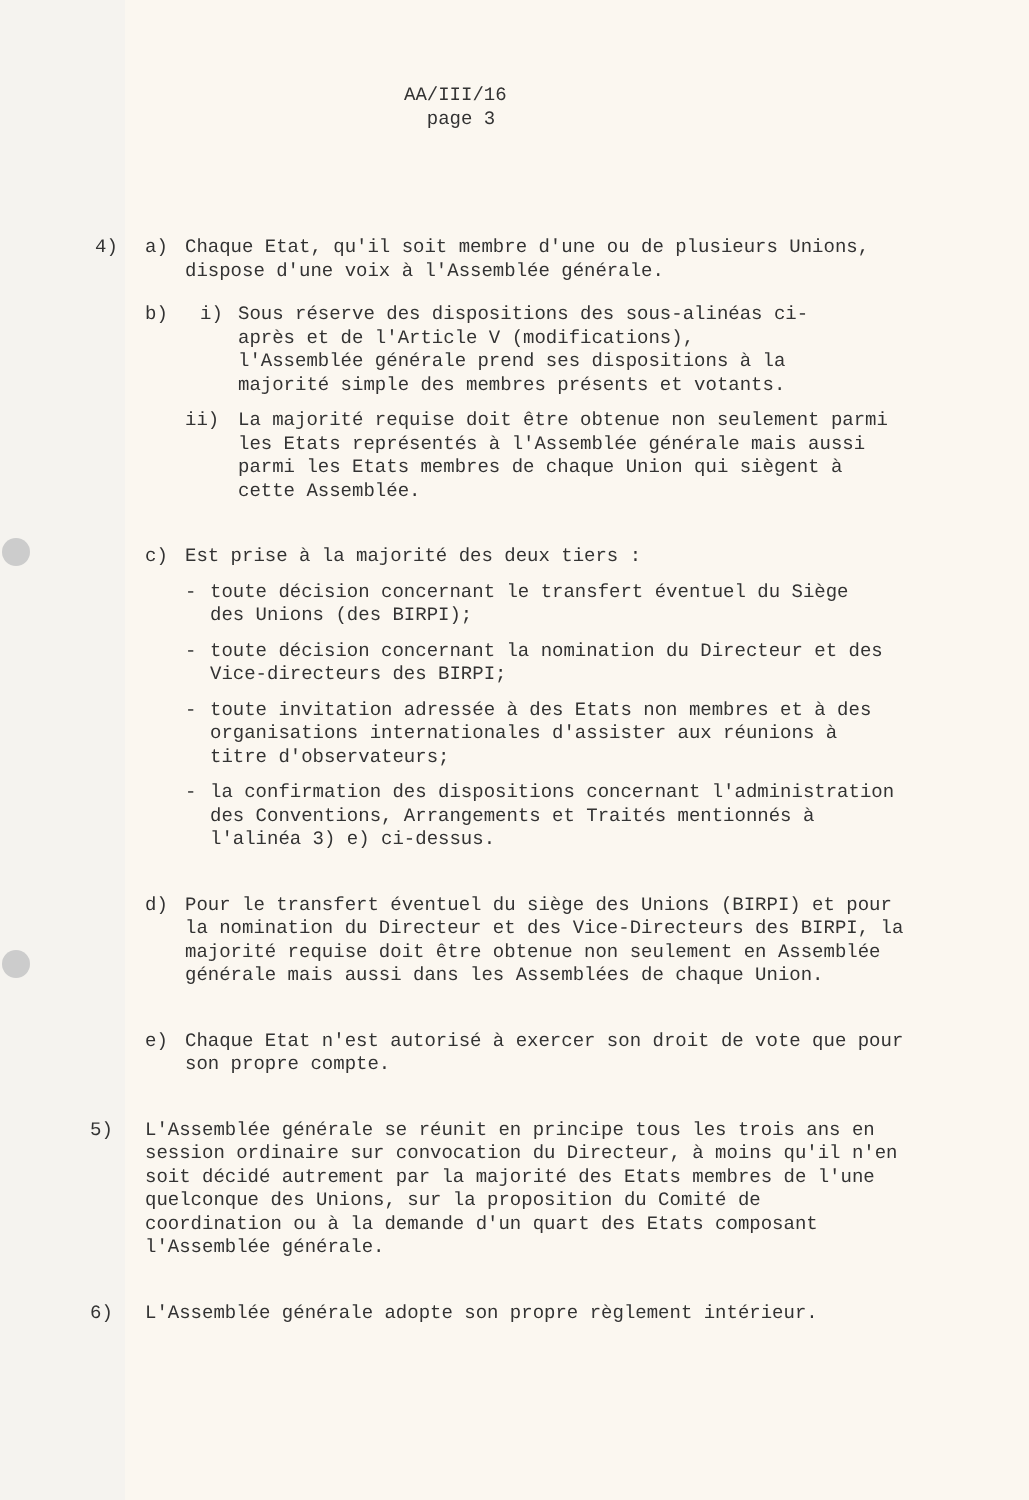AA/III/16
page 3
4) a) Chaque Etat, qu'il soit membre d'une ou de plusieurs Unions, dispose d'une voix à l'Assemblée générale.
b) i) Sous réserve des dispositions des sous-alinéas ci-après et de l'Article V (modifications), l'Assemblée générale prend ses dispositions à la majorité simple des membres présents et votants.
ii) La majorité requise doit être obtenue non seulement parmi les Etats représentés à l'Assemblée générale mais aussi parmi les Etats membres de chaque Union qui siègent à cette Assemblée.
c) Est prise à la majorité des deux tiers :
- toute décision concernant le transfert éventuel du Siège des Unions (des BIRPI);
- toute décision concernant la nomination du Directeur et des Vice-directeurs des BIRPI;
- toute invitation adressée à des Etats non membres et à des organisations internationales d'assister aux réunions à titre d'observateurs;
- la confirmation des dispositions concernant l'administration des Conventions, Arrangements et Traités mentionnés à l'alinéa 3) e) ci-dessus.
d) Pour le transfert éventuel du siège des Unions (BIRPI) et pour la nomination du Directeur et des Vice-Directeurs des BIRPI, la majorité requise doit être obtenue non seulement en Assemblée générale mais aussi dans les Assemblées de chaque Union.
e) Chaque Etat n'est autorisé à exercer son droit de vote que pour son propre compte.
5) L'Assemblée générale se réunit en principe tous les trois ans en session ordinaire sur convocation du Directeur, à moins qu'il n'en soit décidé autrement par la majorité des Etats membres de l'une quelconque des Unions, sur la proposition du Comité de coordination ou à la demande d'un quart des Etats composant l'Assemblée générale.
6) L'Assemblée générale adopte son propre règlement intérieur.